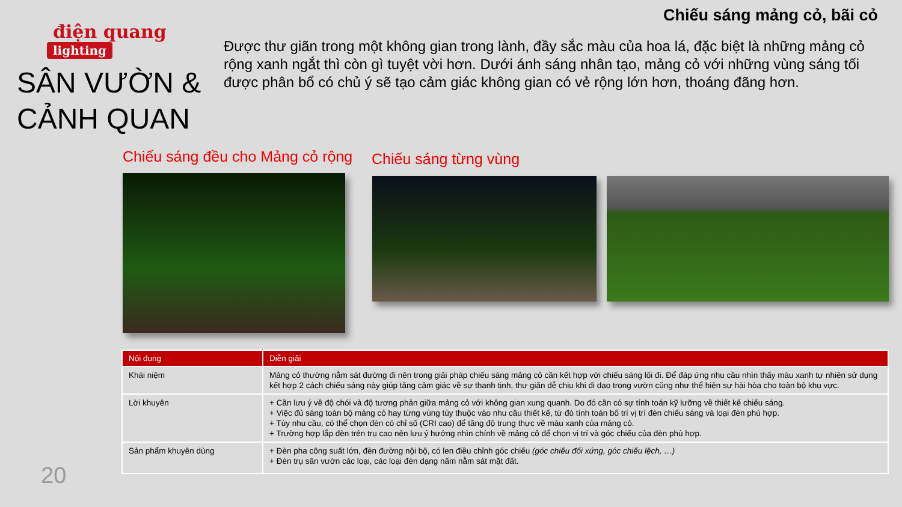điện quang
lighting
SÂN VƯỜN & CẢNH QUAN
Chiếu sáng mảng cỏ, bãi cỏ
Được thư giãn trong một không gian trong lành, đầy sắc màu của hoa lá, đặc biệt là những mảng cỏ rộng xanh ngắt thì còn gì tuyệt vời hơn. Dưới ánh sáng nhân tạo, mảng cỏ với những vùng sáng tối được phân bổ có chủ ý sẽ tạo cảm giác không gian có vẻ rộng lớn hơn, thoáng đãng hơn.
Chiếu sáng đều cho Mảng cỏ rộng
Chiếu sáng từng vùng
| Nội dung | Diễn giải |
| --- | --- |
| Khái niệm | Mảng cỏ thường nằm sát đường đi nên trong giải pháp chiếu sáng mảng cỏ cần kết hợp với chiếu sáng lối đi. Để đáp ứng nhu cầu nhìn thấy màu xanh tự nhiên sử dụng kết hợp 2 cách chiếu sáng này giúp tăng cảm giác về sự thanh tịnh, thư giãn dễ chịu khi đi dạo trong vườn cũng như thể hiện sự hài hòa cho toàn bộ khu vực. |
| Lời khuyên | + Cần lưu ý về độ chói và độ tương phản giữa mảng cỏ với không gian xung quanh. Do đó cần có sự tính toán kỹ lưỡng về thiết kế chiếu sáng. + Việc đủ sáng toàn bộ mảng cỏ hay từng vùng tùy thuộc vào nhu cầu thiết kế, từ đó tính toán bố trí vị trí đèn chiếu sáng và loại đèn phù hợp. + Tùy nhu cầu, có thể chọn đèn có chỉ số (CRI cao) để tăng độ trung thực về màu xanh của mảng cỏ. + Trường hợp lắp đèn trên trụ cao nên lưu ý hướng nhìn chính về mảng cỏ để chọn vị trí và góc chiếu của đèn phù hợp. |
| Sản phẩm khuyên dùng | + Đèn pha công suất lớn, đèn đường nội bộ, có len điều chỉnh góc chiếu (góc chiếu đối xứng, góc chiếu lệch, …) + Đèn trụ sân vườn các loại, các loại đèn dạng nấm nằm sát mặt đất. |
20